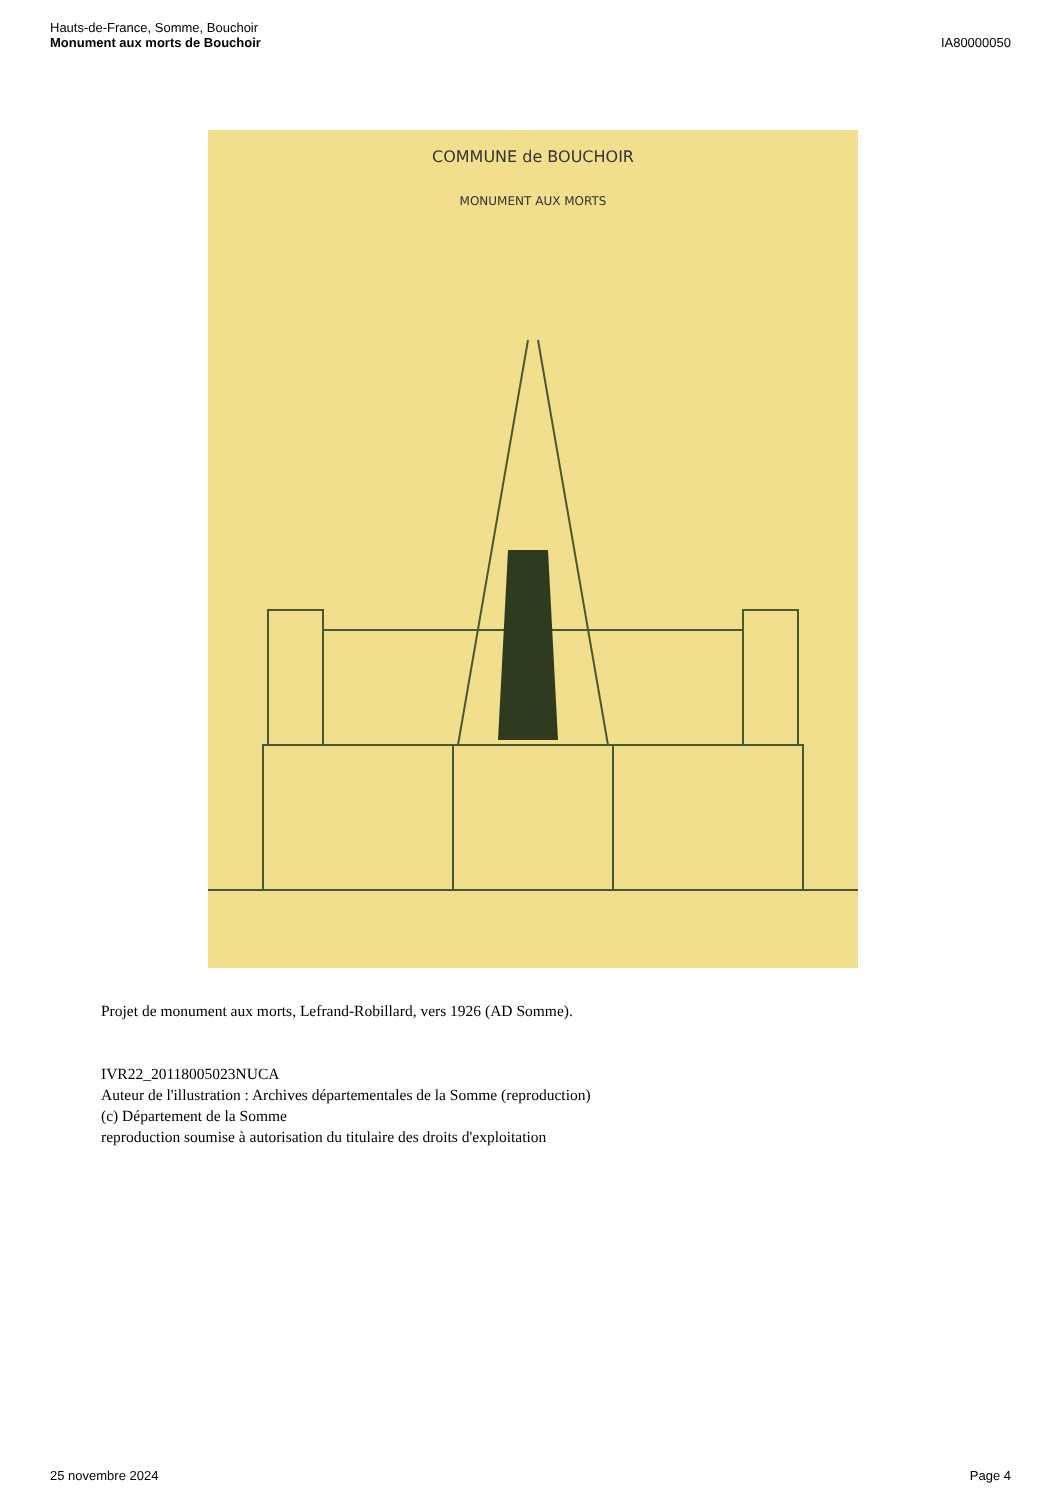Hauts-de-France, Somme, Bouchoir
Monument aux morts de Bouchoir
IA80000050
COMMUNE de BOUCHOIR
MONUMENT AUX MORTS
Projet de monument aux morts, Lefrand-Robillard, vers 1926 (AD Somme).
IVR22_20118005023NUCA
Auteur de l'illustration : Archives départementales de la Somme (reproduction)
(c) Département de la Somme
reproduction soumise à autorisation du titulaire des droits d'exploitation
25 novembre 2024 Page 4